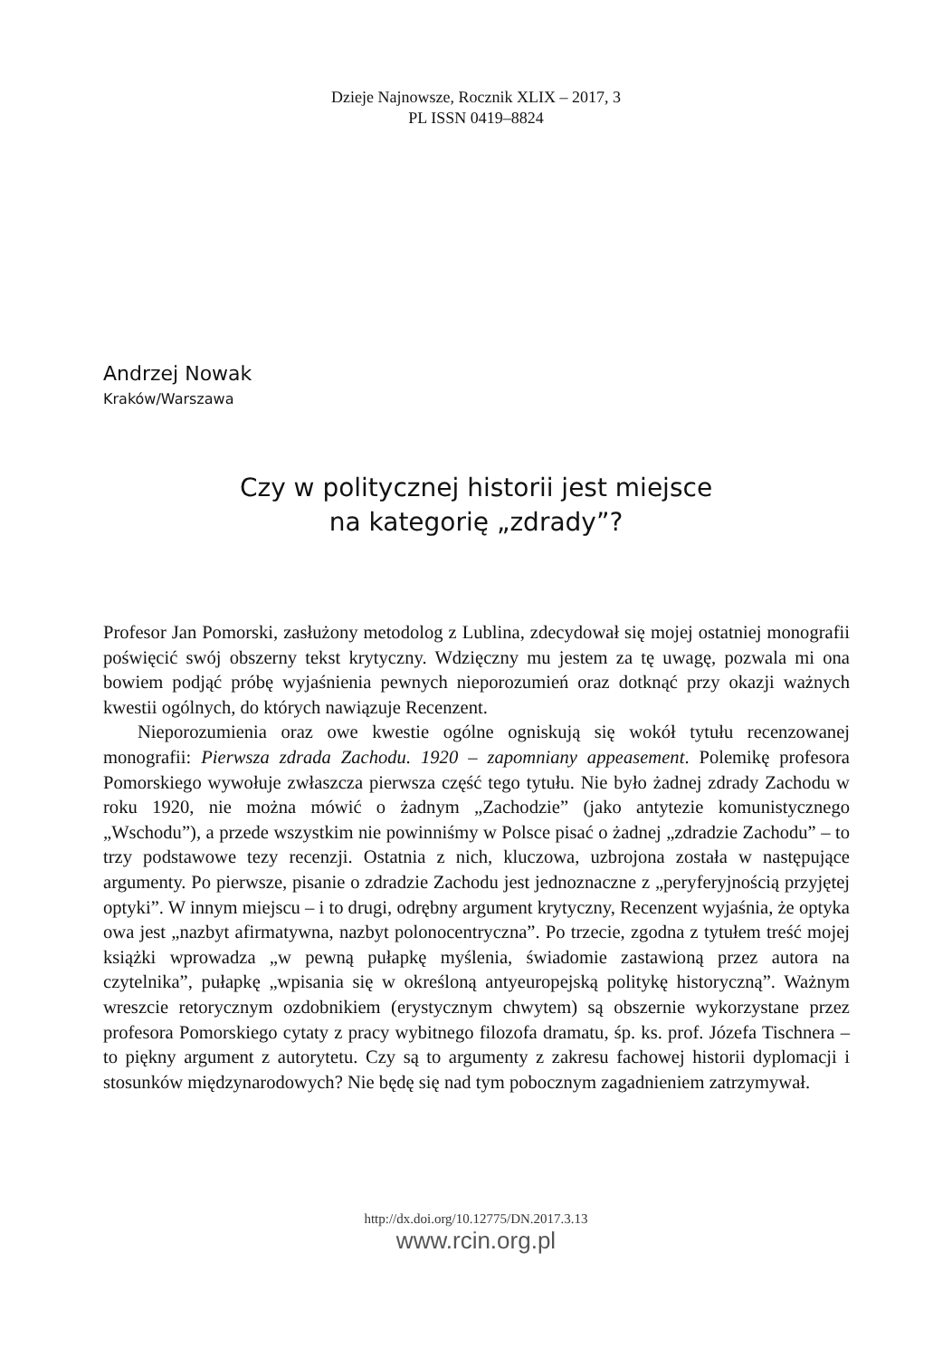Dzieje Najnowsze, Rocznik XLIX – 2017, 3
PL ISSN 0419–8824
Andrzej Nowak
Kraków/Warszawa
Czy w politycznej historii jest miejsce
na kategorię „zdrady”?
Profesor Jan Pomorski, zasłużony metodolog z Lublina, zdecydował się mojej ostatniej monografii poświęcić swój obszerny tekst krytyczny. Wdzięczny mu jestem za tę uwagę, pozwala mi ona bowiem podjąć próbę wyjaśnienia pewnych nieporozumień oraz dotknąć przy okazji ważnych kwestii ogólnych, do których nawiązuje Recenzent.
Nieporozumienia oraz owe kwestie ogólne ogniskują się wokół tytułu recenzowanej monografii: Pierwsza zdrada Zachodu. 1920 – zapomniany appeasement. Polemikę profesora Pomorskiego wywołuje zwłaszcza pierwsza część tego tytułu. Nie było żadnej zdrady Zachodu w roku 1920, nie można mówić o żadnym „Zachodzie” (jako antytezie komunistycznego „Wschodu”), a przede wszystkim nie powinniśmy w Polsce pisać o żadnej „zdradzie Zachodu” – to trzy podstawowe tezy recenzji. Ostatnia z nich, kluczowa, uzbrojona została w następujące argumenty. Po pierwsze, pisanie o zdradzie Zachodu jest jednoznaczne z „peryferyjnością przyjętej optyki”. W innym miejscu – i to drugi, odrębny argument krytyczny, Recenzent wyjaśnia, że optyka owa jest „nazbyt afirmatywna, nazbyt polonocentryczna”. Po trzecie, zgodna z tytułem treść mojej książki wprowadza „w pewną pułapkę myślenia, świadomie zastawioną przez autora na czytelnika”, pułapkę „wpisania się w określoną antyeuropejską politykę historyczną”. Ważnym wreszcie retorycznym ozdobnikiem (erystycznym chwytem) są obszernie wykorzystane przez profesora Pomorskiego cytaty z pracy wybitnego filozofa dramatu, śp. ks. prof. Józefa Tischnera – to piękny argument z autorytetu. Czy są to argumenty z zakresu fachowej historii dyplomacji i stosunków międzynarodowych? Nie będę się nad tym pobocznym zagadnieniem zatrzymywał.
http://dx.doi.org/10.12775/DN.2017.3.13
www.rcin.org.pl